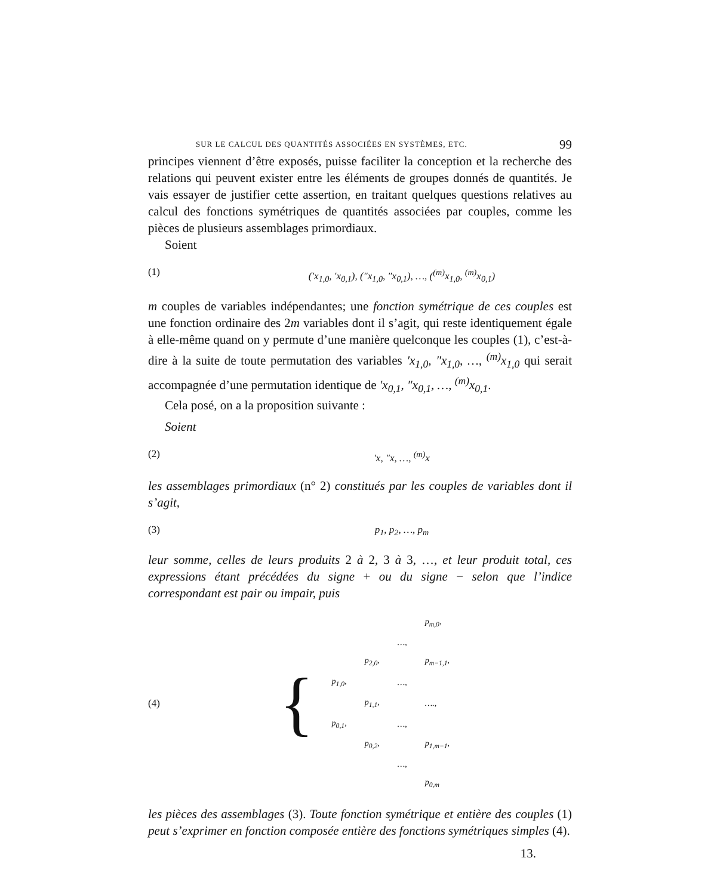SUR LE CALCUL DES QUANTITÉS ASSOCIÉES EN SYSTÈMES, ETC. 99
principes viennent d’être exposés, puisse faciliter la conception et la recherche des relations qui peuvent exister entre les éléments de groupes donnés de quantités. Je vais essayer de justifier cette assertion, en traitant quelques questions relatives au calcul des fonctions symétriques de quantités associées par couples, comme les pièces de plusieurs assemblages primordiaux.
Soient
(1) (′x<sub>1,0</sub>, ′x<sub>0,1</sub>), (″x<sub>1,0</sub>, ″x<sub>0,1</sub>), …, (<sup>(m)</sup>x<sub>1,0</sub>, <sup>(m)</sup>x<sub>0,1</sub>)
m couples de variables indépendantes; une fonction symétrique de ces couples est une fonction ordinaire des 2m variables dont il s’agit, qui reste identiquement égale à elle-même quand on y permute d’une manière quelconque les couples (1), c’est-à-dire à la suite de toute permutation des variables ′x<sub>1,0</sub>, ″x<sub>1,0</sub>, …, <sup>(m)</sup>x<sub>1,0</sub> qui serait accompagnée d’une permutation identique de ′x<sub>0,1</sub>, ″x<sub>0,1</sub>, …, <sup>(m)</sup>x<sub>0,1</sub>.
Cela posé, on a la proposition suivante :
Soient
(2) ′x, ″x, …, <sup>(m)</sup>x
les assemblages primordiaux (n° 2) constitués par les couples de variables dont il s’agit,
(3) p<sub>1</sub>, p<sub>2</sub>, …, p<sub>m</sub>
leur somme, celles de leurs produits 2 à 2, 3 à 3, …, et leur produit total, ces expressions étant précédées du signe + ou du signe − selon que l’indice correspondant est pair ou impair, puis
(4) {
| | | | p<sub>m,0</sub>, |
| | | …, | |
| | p<sub>2,0</sub>, | | p<sub>m−1,1</sub>, |
| p<sub>1,0</sub>, | | …, | |
| | p<sub>1,1</sub>, | | …., |
| p<sub>0,1</sub>, | | …, | |
| | p<sub>0,2</sub>, | | p<sub>1,m−1</sub>, |
| | | …, | |
| | | | p<sub>0,m</sub> |
les pièces des assemblages (3). Toute fonction symétrique et entière des couples (1) peut s’exprimer en fonction composée entière des fonctions symétriques simples (4).
13.